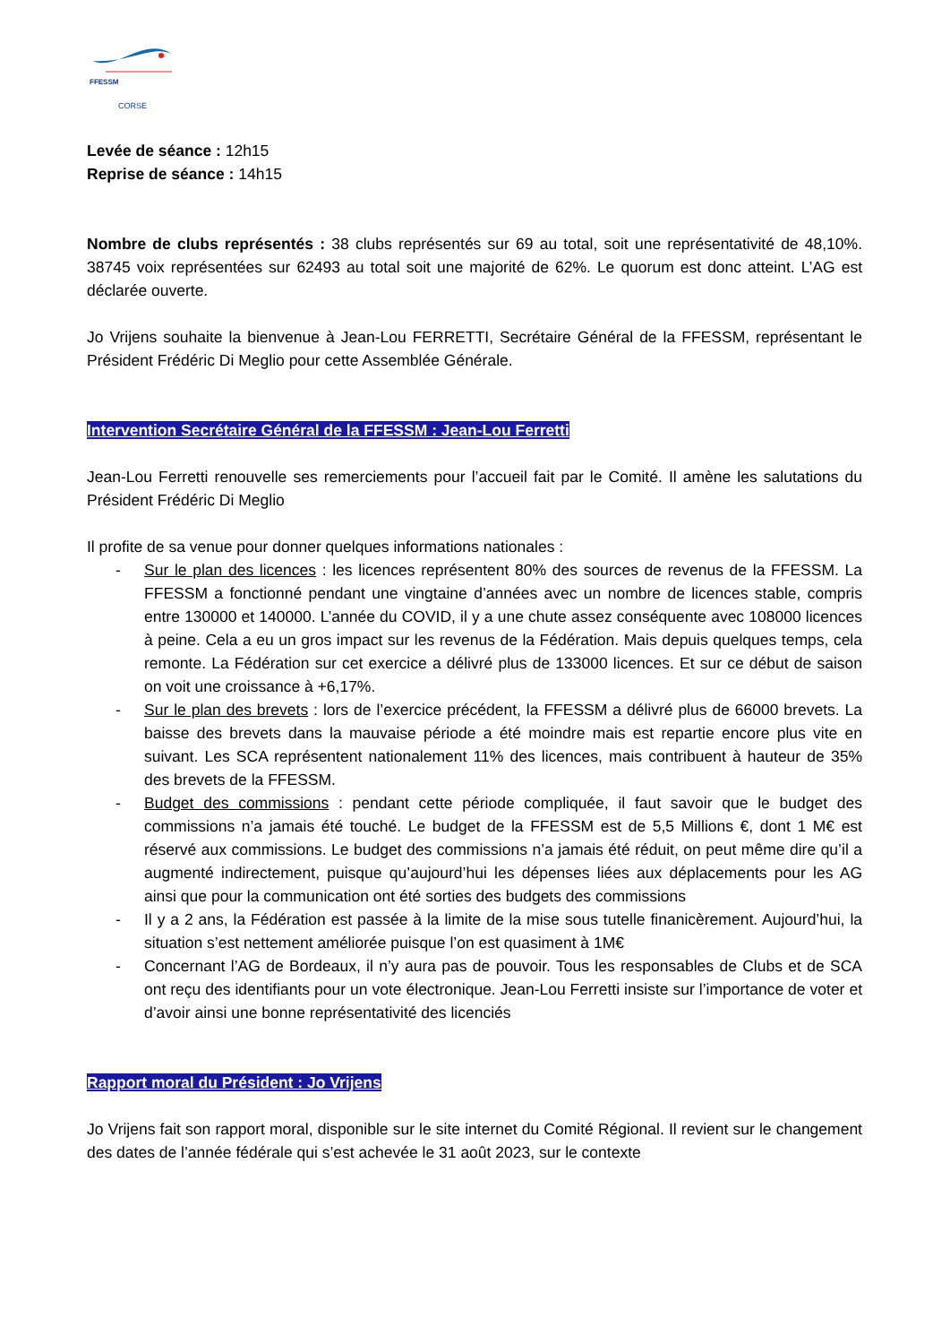FFESSM
CORSE
Levée de séance : 12h15
Reprise de séance : 14h15
Nombre de clubs représentés : 38 clubs représentés sur 69 au total, soit une représentativité de 48,10%. 38745 voix représentées sur 62493 au total soit une majorité de 62%. Le quorum est donc atteint. L’AG est déclarée ouverte.
Jo Vrijens souhaite la bienvenue à Jean-Lou FERRETTI, Secrétaire Général de la FFESSM, représentant le Président Frédéric Di Meglio pour cette Assemblée Générale.
Intervention Secrétaire Général de la FFESSM : Jean-Lou Ferretti
Jean-Lou Ferretti renouvelle ses remerciements pour l’accueil fait par le Comité. Il amène les salutations du Président Frédéric Di Meglio
Il profite de sa venue pour donner quelques informations nationales :
- Sur le plan des licences : les licences représentent 80% des sources de revenus de la FFESSM. La FFESSM a fonctionné pendant une vingtaine d’années avec un nombre de licences stable, compris entre 130000 et 140000. L’année du COVID, il y a une chute assez conséquente avec 108000 licences à peine. Cela a eu un gros impact sur les revenus de la Fédération. Mais depuis quelques temps, cela remonte. La Fédération sur cet exercice a délivré plus de 133000 licences. Et sur ce début de saison on voit une croissance à +6,17%.
- Sur le plan des brevets : lors de l’exercice précédent, la FFESSM a délivré plus de 66000 brevets. La baisse des brevets dans la mauvaise période a été moindre mais est repartie encore plus vite en suivant. Les SCA représentent nationalement 11% des licences, mais contribuent à hauteur de 35% des brevets de la FFESSM.
- Budget des commissions : pendant cette période compliquée, il faut savoir que le budget des commissions n’a jamais été touché. Le budget de la FFESSM est de 5,5 Millions €, dont 1 M€ est réservé aux commissions. Le budget des commissions n’a jamais été réduit, on peut même dire qu’il a augmenté indirectement, puisque qu’aujourd’hui les dépenses liées aux déplacements pour les AG ainsi que pour la communication ont été sorties des budgets des commissions
- Il y a 2 ans, la Fédération est passée à la limite de la mise sous tutelle finanicèrement. Aujourd’hui, la situation s’est nettement améliorée puisque l’on est quasiment à 1M€
- Concernant l’AG de Bordeaux, il n’y aura pas de pouvoir. Tous les responsables de Clubs et de SCA ont reçu des identifiants pour un vote électronique. Jean-Lou Ferretti insiste sur l’importance de voter et d’avoir ainsi une bonne représentativité des licenciés
Rapport moral du Président : Jo Vrijens
Jo Vrijens fait son rapport moral, disponible sur le site internet du Comité Régional. Il revient sur le changement des dates de l’année fédérale qui s’est achevée le 31 août 2023, sur le contexte